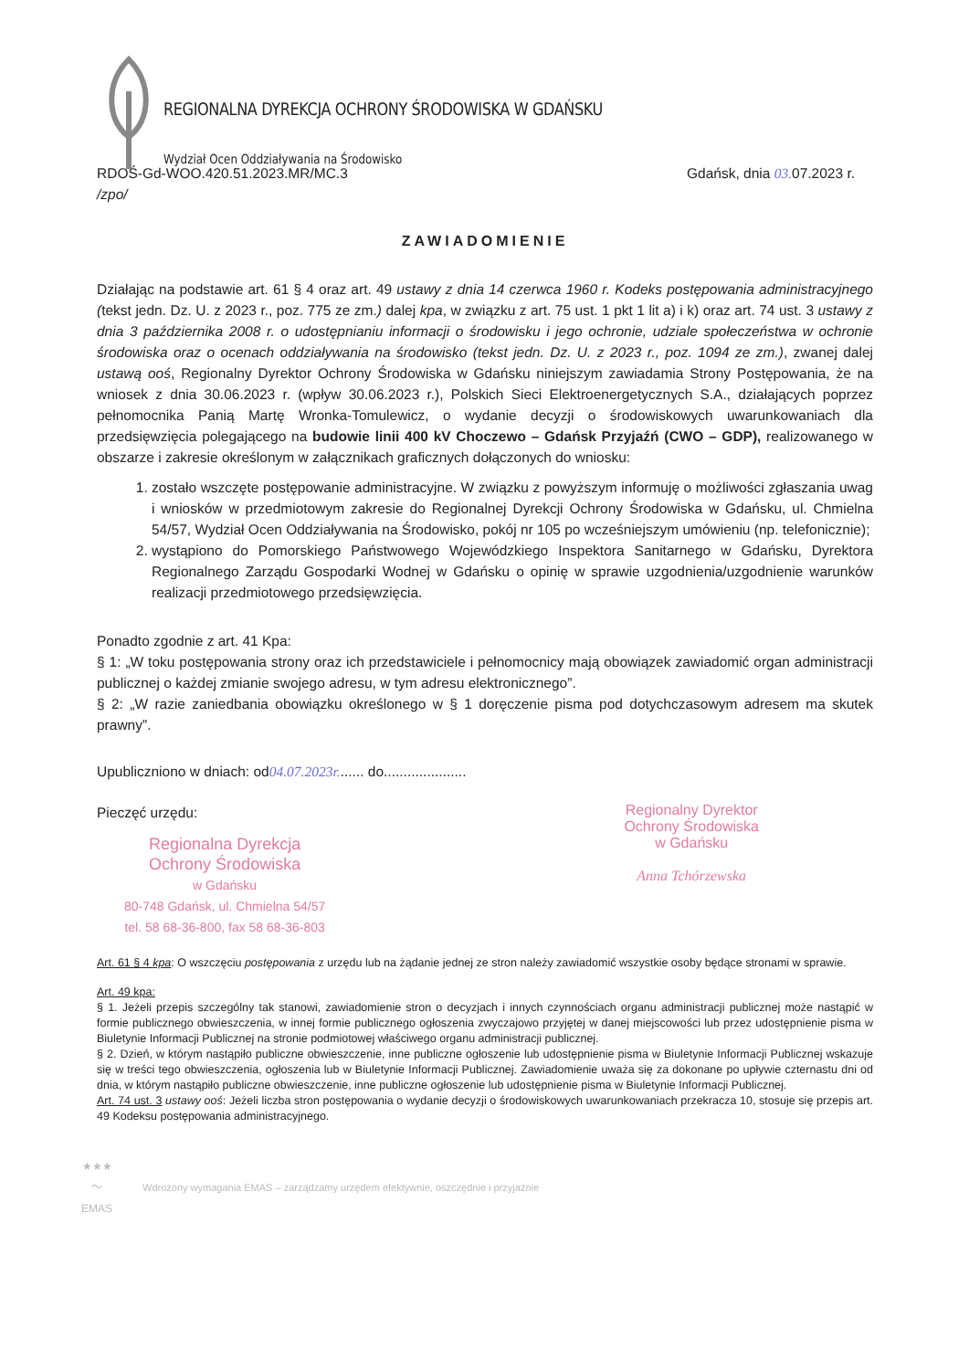REGIONALNA DYREKCJA OCHRONY ŚRODOWISKA W GDAŃSKU
Wydział Ocen Oddziaływania na Środowisko
RDOŚ-Gd-WOO.420.51.2023.MR/MC.3
/zpo/
Gdańsk, dnia 03. 07.2023 r.
ZAWIADOMIENIE
Działając na podstawie art. 61 § 4 oraz art. 49 ustawy z dnia 14 czerwca 1960 r. Kodeks postępowania administracyjnego (tekst jedn. Dz. U. z 2023 r., poz. 775 ze zm.) dalej kpa, w związku z art. 75 ust. 1 pkt 1 lit a) i k) oraz art. 74 ust. 3 ustawy z dnia 3 października 2008 r. o udostępnianiu informacji o środowisku i jego ochronie, udziale społeczeństwa w ochronie środowiska oraz o ocenach oddziaływania na środowisko (tekst jedn. Dz. U. z 2023 r., poz. 1094 ze zm.), zwanej dalej ustawą ooś, Regionalny Dyrektor Ochrony Środowiska w Gdańsku niniejszym zawiadamia Strony Postępowania, że na wniosek z dnia 30.06.2023 r. (wpływ 30.06.2023 r.), Polskich Sieci Elektroenergetycznych S.A., działających poprzez pełnomocnika Panią Martę Wronka-Tomulewicz, o wydanie decyzji o środowiskowych uwarunkowaniach dla przedsięwzięcia polegającego na budowie linii 400 kV Choczewo – Gdańsk Przyjaźń (CWO – GDP), realizowanego w obszarze i zakresie określonym w załącznikach graficznych dołączonych do wniosku:
1. zostało wszczęte postępowanie administracyjne. W związku z powyższym informuję o możliwości zgłaszania uwag i wniosków w przedmiotowym zakresie do Regionalnej Dyrekcji Ochrony Środowiska w Gdańsku, ul. Chmielna 54/57, Wydział Ocen Oddziaływania na Środowisko, pokój nr 105 po wcześniejszym umówieniu (np. telefonicznie);
2. wystąpiono do Pomorskiego Państwowego Wojewódzkiego Inspektora Sanitarnego w Gdańsku, Dyrektora Regionalnego Zarządu Gospodarki Wodnej w Gdańsku o opinię w sprawie uzgodnienia/uzgodnienie warunków realizacji przedmiotowego przedsięwzięcia.
Ponadto zgodnie z art. 41 Kpa:
§ 1: „W toku postępowania strony oraz ich przedstawiciele i pełnomocnicy mają obowiązek zawiadomić organ administracji publicznej o każdej zmianie swojego adresu, w tym adresu elektronicznego”.
§ 2: „W razie zaniedbania obowiązku określonego w § 1 doręczenie pisma pod dotychczasowym adresem ma skutek prawny”.
Upubliczniono w dniach: od04.07.2023r....... do.....................
Pieczęć urzędu:
Regionalna Dyrekcja
Ochrony Środowiska
w Gdańsku
80-748 Gdańsk, ul. Chmielna 54/57
tel. 58 68-36-800, fax 58 68-36-803
Regionalny Dyrektor
Ochrony Środowiska
w Gdańsku
Anna Tchórzewska
Art. 61 § 4 kpa: O wszczęciu postępowania z urzędu lub na żądanie jednej ze stron należy zawiadomić wszystkie osoby będące stronami w sprawie.
Art. 49 kpa:
§ 1. Jeżeli przepis szczególny tak stanowi, zawiadomienie stron o decyzjach i innych czynnościach organu administracji publicznej może nastąpić w formie publicznego obwieszczenia, w innej formie publicznego ogłoszenia zwyczajowo przyjętej w danej miejscowości lub przez udostępnienie pisma w Biuletynie Informacji Publicznej na stronie podmiotowej właściwego organu administracji publicznej.
§ 2. Dzień, w którym nastąpiło publiczne obwieszczenie, inne publiczne ogłoszenie lub udostępnienie pisma w Biuletynie Informacji Publicznej wskazuje się w treści tego obwieszczenia, ogłoszenia lub w Biuletynie Informacji Publicznej. Zawiadomienie uważa się za dokonane po upływie czternastu dni od dnia, w którym nastąpiło publiczne obwieszczenie, inne publiczne ogłoszenie lub udostępnienie pisma w Biuletynie Informacji Publicznej.
Art. 74 ust. 3 ustawy ooś: Jeżeli liczba stron postępowania o wydanie decyzji o środowiskowych uwarunkowaniach przekracza 10, stosuje się przepis art. 49 Kodeksu postępowania administracyjnego.
★★★
〜
EMAS
Wdrożony wymagania EMAS – zarządzamy urzędem efektywnie, oszczędnie i przyjaźnie